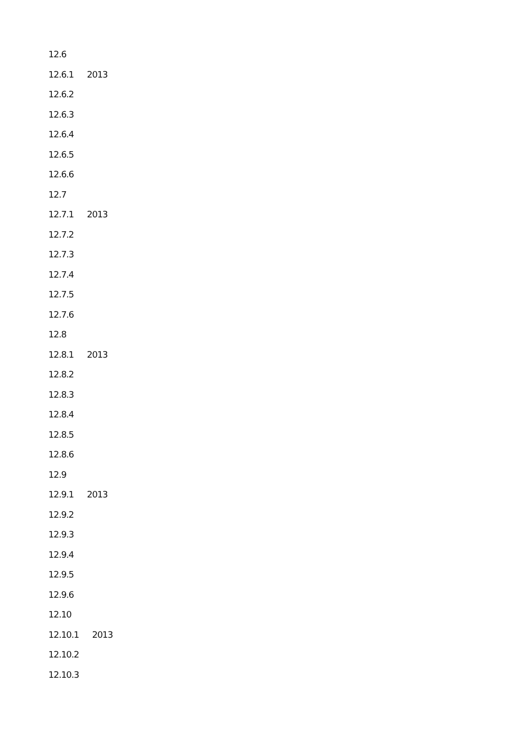12.6
12.6.1 2013
12.6.2
12.6.3
12.6.4
12.6.5
12.6.6
12.7
12.7.1 2013
12.7.2
12.7.3
12.7.4
12.7.5
12.7.6
12.8
12.8.1 2013
12.8.2
12.8.3
12.8.4
12.8.5
12.8.6
12.9
12.9.1 2013
12.9.2
12.9.3
12.9.4
12.9.5
12.9.6
12.10
12.10.1 2013
12.10.2
12.10.3